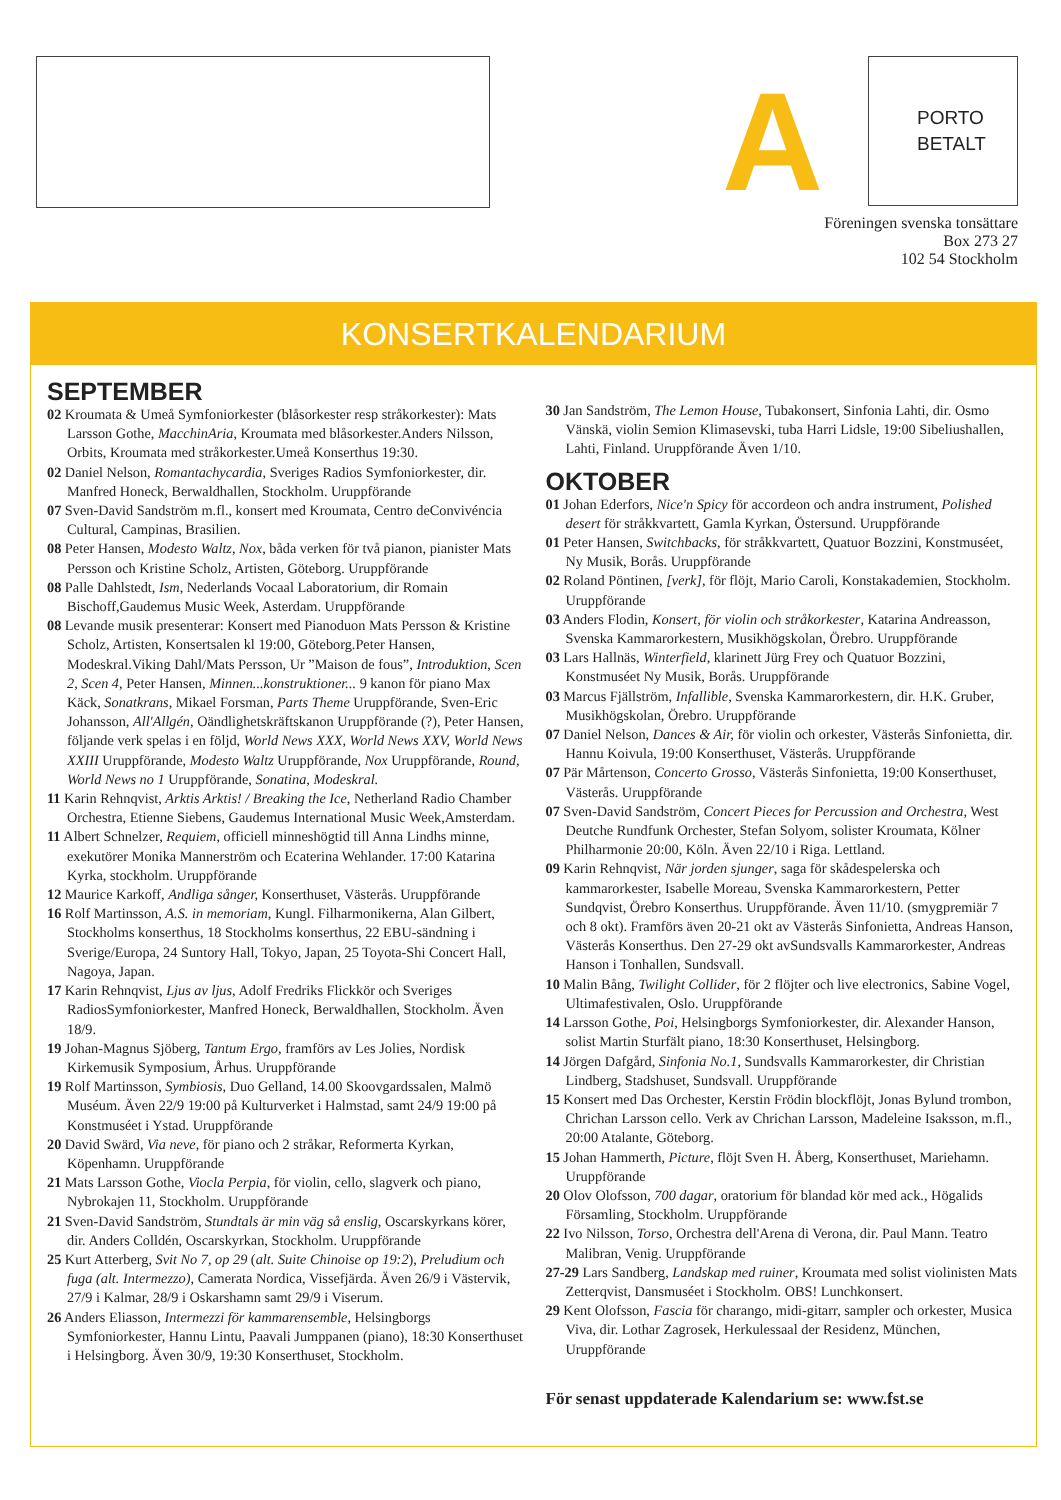A
PORTO
BETALT
Föreningen svenska tonsättare
Box 273 27
102 54 Stockholm
KONSERTKALENDARIUM
SEPTEMBER
02 Kroumata & Umeå Symfoniorkester (blåsorkester resp stråkorkester): Mats Larsson Gothe, MacchinAria, Kroumata med blåsorkester.Anders Nilsson, Orbits, Kroumata med stråkorkester.Umeå Konserthus 19:30.
02 Daniel Nelson, Romantachycardia, Sveriges Radios Symfoniorkester, dir. Manfred Honeck, Berwaldhallen, Stockholm. Uruppförande
07 Sven-David Sandström m.fl., konsert med Kroumata, Centro deConvivéncia Cultural, Campinas, Brasilien.
08 Peter Hansen, Modesto Waltz, Nox, båda verken för två pianon, pianister Mats Persson och Kristine Scholz, Artisten, Göteborg. Uruppförande
08 Palle Dahlstedt, Ism, Nederlands Vocaal Laboratorium, dir Romain Bischoff,Gaudemus Music Week, Asterdam. Uruppförande
08 Levande musik presenterar: Konsert med Pianoduon Mats Persson & Kristine Scholz, Artisten, Konsertsalen kl 19:00, Göteborg.Peter Hansen, Modeskral.Viking Dahl/Mats Persson, Ur ”Maison de fous”, Introduktion, Scen 2, Scen 4, Peter Hansen, Minnen...konstruktioner... 9 kanon för piano Max Käck, Sonatkrans, Mikael Forsman, Parts Theme Uruppförande, Sven-Eric Johansson, All'Allgén, Oändlighetskräftskanon Uruppförande (?), Peter Hansen, följande verk spelas i en följd, World News XXX, World News XXV, World News XXIII Uruppförande, Modesto Waltz Uruppförande, Nox Uruppförande, Round, World News no 1 Uruppförande, Sonatina, Modeskral.
11 Karin Rehnqvist, Arktis Arktis! / Breaking the Ice, Netherland Radio Chamber Orchestra, Etienne Siebens, Gaudemus International Music Week,Amsterdam.
11 Albert Schnelzer, Requiem, officiell minneshögtid till Anna Lindhs minne, exekutörer Monika Mannerström och Ecaterina Wehlander. 17:00 Katarina Kyrka, stockholm. Uruppförande
12 Maurice Karkoff, Andliga sånger, Konserthuset, Västerås. Uruppförande
16 Rolf Martinsson, A.S. in memoriam, Kungl. Filharmonikerna, Alan Gilbert, Stockholms konserthus, 18 Stockholms konserthus, 22 EBU-sändning i Sverige/Europa, 24 Suntory Hall, Tokyo, Japan, 25 Toyota-Shi Concert Hall, Nagoya, Japan.
17 Karin Rehnqvist, Ljus av ljus, Adolf Fredriks Flickkör och Sveriges RadiosSymfoniorkester, Manfred Honeck, Berwaldhallen, Stockholm. Även 18/9.
19 Johan-Magnus Sjöberg, Tantum Ergo, framförs av Les Jolies, Nordisk Kirkemusik Symposium, Århus. Uruppförande
19 Rolf Martinsson, Symbiosis, Duo Gelland, 14.00 Skoovgardssalen, Malmö Muséum. Även 22/9 19:00 på Kulturverket i Halmstad, samt 24/9 19:00 på Konstmuséet i Ystad. Uruppförande
20 David Swärd, Via neve, för piano och 2 stråkar, Reformerta Kyrkan, Köpenhamn. Uruppförande
21 Mats Larsson Gothe, Viocla Perpia, för violin, cello, slagverk och piano, Nybrokajen 11, Stockholm. Uruppförande
21 Sven-David Sandström, Stundtals är min väg så enslig, Oscarskyrkans körer, dir. Anders Colldén, Oscarskyrkan, Stockholm. Uruppförande
25 Kurt Atterberg, Svit No 7, op 29 (alt. Suite Chinoise op 19:2), Preludium och fuga (alt. Intermezzo), Camerata Nordica, Vissefjärda. Även 26/9 i Västervik, 27/9 i Kalmar, 28/9 i Oskarshamn samt 29/9 i Viserum.
26 Anders Eliasson, Intermezzi för kammarensemble, Helsingborgs Symfoniorkester, Hannu Lintu, Paavali Jumppanen (piano), 18:30 Konserthuset i Helsingborg. Även 30/9, 19:30 Konserthuset, Stockholm.
30 Jan Sandström, The Lemon House, Tubakonsert, Sinfonia Lahti, dir. Osmo Vänskä, violin Semion Klimasevski, tuba Harri Lidsle, 19:00 Sibeliushallen, Lahti, Finland. Uruppförande Även 1/10.
OKTOBER
01 Johan Ederfors, Nice'n Spicy för accordeon och andra instrument, Polished desert för stråkkvartett, Gamla Kyrkan, Östersund. Uruppförande
01 Peter Hansen, Switchbacks, för stråkkvartett, Quatuor Bozzini, Konstmuséet, Ny Musik, Borås. Uruppförande
02 Roland Pöntinen, [verk], för flöjt, Mario Caroli, Konstakademien, Stockholm. Uruppförande
03 Anders Flodin, Konsert, för violin och stråkorkester, Katarina Andreasson, Svenska Kammarorkestern, Musikhögskolan, Örebro. Uruppförande
03 Lars Hallnäs, Winterfield, klarinett Jürg Frey och Quatuor Bozzini, Konstmuséet Ny Musik, Borås. Uruppförande
03 Marcus Fjällström, Infallible, Svenska Kammarorkestern, dir. H.K. Gruber, Musikhögskolan, Örebro. Uruppförande
07 Daniel Nelson, Dances & Air, för violin och orkester, Västerås Sinfonietta, dir. Hannu Koivula, 19:00 Konserthuset, Västerås. Uruppförande
07 Pär Mårtenson, Concerto Grosso, Västerås Sinfonietta, 19:00 Konserthuset, Västerås. Uruppförande
07 Sven-David Sandström, Concert Pieces for Percussion and Orchestra, West Deutche Rundfunk Orchester, Stefan Solyom, solister Kroumata, Kölner Philharmonie 20:00, Köln. Även 22/10 i Riga. Lettland.
09 Karin Rehnqvist, När jorden sjunger, saga för skådespelerska och kammarorkester, Isabelle Moreau, Svenska Kammarorkestern, Petter Sundqvist, Örebro Konserthus. Uruppförande. Även 11/10. (smygpremiär 7 och 8 okt). Framförs även 20-21 okt av Västerås Sinfonietta, Andreas Hanson, Västerås Konserthus. Den 27-29 okt avSundsvalls Kammarorkester, Andreas Hanson i Tonhallen, Sundsvall.
10 Malin Bång, Twilight Collider, för 2 flöjter och live electronics, Sabine Vogel, Ultimafestivalen, Oslo. Uruppförande
14 Larsson Gothe, Poi, Helsingborgs Symfoniorkester, dir. Alexander Hanson, solist Martin Sturfält piano, 18:30 Konserthuset, Helsingborg.
14 Jörgen Dafgård, Sinfonia No.1, Sundsvalls Kammarorkester, dir Christian Lindberg, Stadshuset, Sundsvall. Uruppförande
15 Konsert med Das Orchester, Kerstin Frödin blockflöjt, Jonas Bylund trombon, Chrichan Larsson cello. Verk av Chrichan Larsson, Madeleine Isaksson, m.fl., 20:00 Atalante, Göteborg.
15 Johan Hammerth, Picture, flöjt Sven H. Åberg, Konserthuset, Mariehamn. Uruppförande
20 Olov Olofsson, 700 dagar, oratorium för blandad kör med ack., Högalids Församling, Stockholm. Uruppförande
22 Ivo Nilsson, Torso, Orchestra dell'Arena di Verona, dir. Paul Mann. Teatro Malibran, Venig. Uruppförande
27-29 Lars Sandberg, Landskap med ruiner, Kroumata med solist violinisten Mats Zetterqvist, Dansmuséet i Stockholm. OBS! Lunchkonsert.
29 Kent Olofsson, Fascia för charango, midi-gitarr, sampler och orkester, Musica Viva, dir. Lothar Zagrosek, Herkulessaal der Residenz, München, Uruppförande
För senast uppdaterade Kalendarium se: www.fst.se